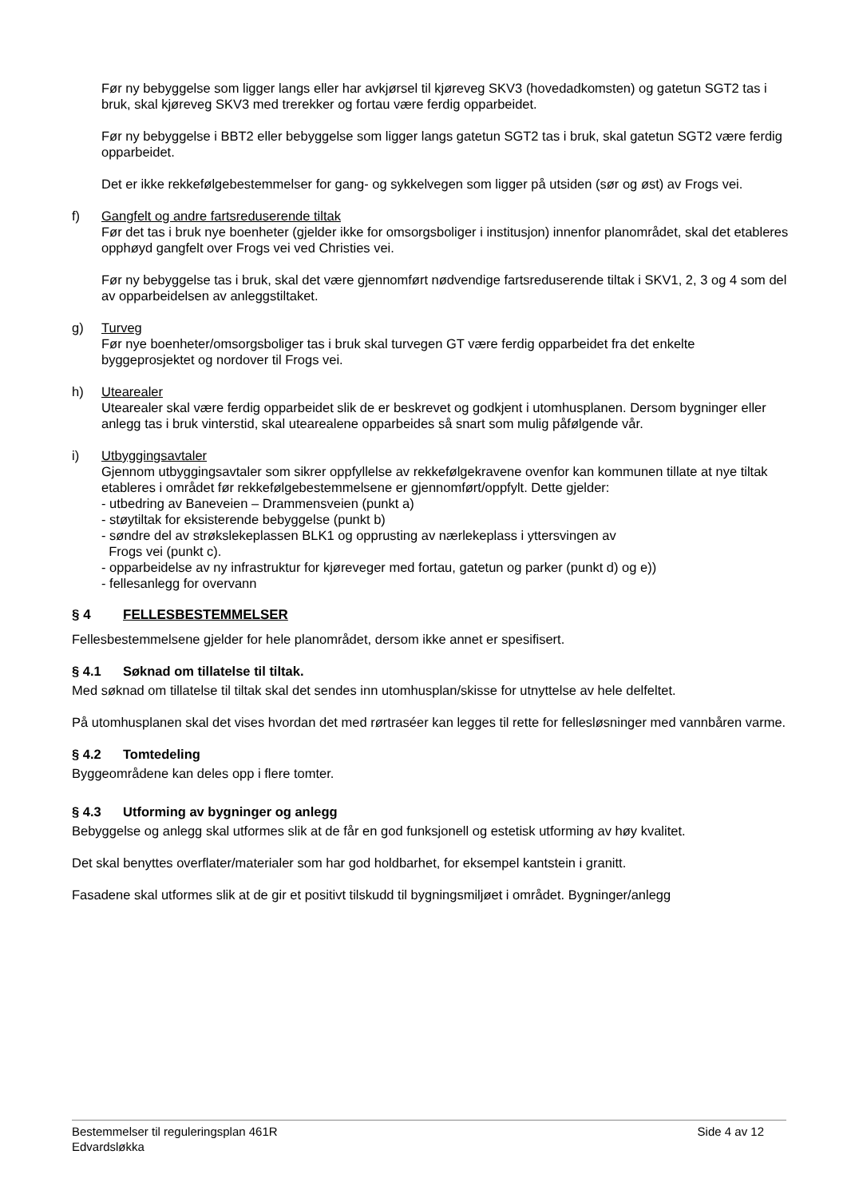Før ny bebyggelse som ligger langs eller har avkjørsel til kjøreveg SKV3 (hovedadkomsten) og gatetun SGT2 tas i bruk, skal kjøreveg SKV3 med trerekker og fortau være ferdig opparbeidet.
Før ny bebyggelse i BBT2 eller bebyggelse som ligger langs gatetun SGT2 tas i bruk, skal gatetun SGT2 være ferdig opparbeidet.
Det er ikke rekkefølgebestemmelser for gang- og sykkelvegen som ligger på utsiden (sør og øst) av Frogs vei.
f) Gangfelt og andre fartsreduserende tiltak
Før det tas i bruk nye boenheter (gjelder ikke for omsorgsboliger i institusjon) innenfor planområdet, skal det etableres opphøyd gangfelt over Frogs vei ved Christies vei.
Før ny bebyggelse tas i bruk, skal det være gjennomført nødvendige fartsreduserende tiltak i SKV1, 2, 3 og 4 som del av opparbeidelsen av anleggstiltaket.
g) Turveg
Før nye boenheter/omsorgsboliger tas i bruk skal turvegen GT være ferdig opparbeidet fra det enkelte byggeprosjektet og nordover til Frogs vei.
h) Utearealer
Utearealer skal være ferdig opparbeidet slik de er beskrevet og godkjent i utomhusplanen. Dersom bygninger eller anlegg tas i bruk vinterstid, skal utearealene opparbeides så snart som mulig påfølgende vår.
i) Utbyggingsavtaler
Gjennom utbyggingsavtaler som sikrer oppfyllelse av rekkefølgekravene ovenfor kan kommunen tillate at nye tiltak etableres i området før rekkefølgebestemmelsene er gjennomført/oppfylt. Dette gjelder:
- utbedring av Baneveien – Drammensveien (punkt a)
- støytiltak for eksisterende bebyggelse (punkt b)
- søndre del av strøkslekeplassen BLK1 og opprusting av nærlekeplass i yttersvingen av
Frogs vei (punkt c).
- opparbeidelse av ny infrastruktur for kjøreveger med fortau, gatetun og parker (punkt d) og e))
- fellesanlegg for overvann
§ 4 FELLESBESTEMMELSER
Fellesbestemmelsene gjelder for hele planområdet, dersom ikke annet er spesifisert.
§ 4.1 Søknad om tillatelse til tiltak.
Med søknad om tillatelse til tiltak skal det sendes inn utomhusplan/skisse for utnyttelse av hele delfeltet.
På utomhusplanen skal det vises hvordan det med rørtraséer kan legges til rette for fellesløsninger med vannbåren varme.
§ 4.2 Tomtedeling
Byggeområdene kan deles opp i flere tomter.
§ 4.3 Utforming av bygninger og anlegg
Bebyggelse og anlegg skal utformes slik at de får en god funksjonell og estetisk utforming av høy kvalitet.
Det skal benyttes overflater/materialer som har god holdbarhet, for eksempel kantstein i granitt.
Fasadene skal utformes slik at de gir et positivt tilskudd til bygningsmiljøet i området. Bygninger/anlegg
Bestemmelser til reguleringsplan 461R
Edvardsløkka
Side 4 av 12